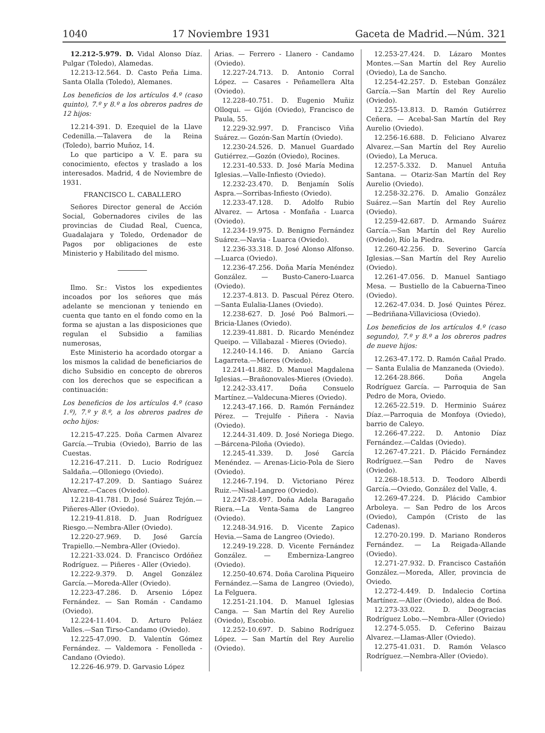1040 17 Noviembre 1931 Gaceta de Madrid.—Núm. 321
12.212-5.979. D. Vidal Alonso Díaz. Pulgar (Toledo), Alamedas.
12.213-12.564. D. Casto Peña Lima. Santa Olalla (Toledo), Alemanes.
Los beneficios de los artículos 4.º (caso quinto), 7.º y 8.º a los obreros padres de 12 hijos:
12.214-391. D. Ezequiel de la Llave Cedenilla.—Talavera de la Reina (Toledo), barrio Muñoz, 14.
Lo que participo a V. E. para su conocimiento, efectos y traslado a los interesados. Madrid, 4 de Noviembre de 1931.
FRANCISCO L. CABALLERO
Señores Director general de Acción Social, Gobernadores civiles de las provincias de Ciudad Real, Cuenca, Guadalajara y Toledo, Ordenador de Pagos por obligaciones de este Ministerio y Habilitado del mismo.
Ilmo. Sr.: Vistos los expedientes incoados por los señores que más adelante se mencionan y teniendo en cuenta que tanto en el fondo como en la forma se ajustan a las disposiciones que regulan el Subsidio a familias numerosas,
Este Ministerio ha acordado otorgar a los mismos la calidad de beneficiarios de dicho Subsidio en concepto de obreros con los derechos que se especifican a continuación:
Los beneficios de los artículos 4.º (caso 1.º), 7.º y 8.º, a los obreros padres de ocho hijos:
12.215-47.225. Doña Carmen Alvarez García.—Trubia (Oviedo), Barrio de las Cuestas.
12.216-47.211. D. Lucio Rodríguez Saldaña.—Olloniego (Oviedo).
12.217-47.209. D. Santiago Suárez Alvarez.—Caces (Oviedo).
12.218-41.781. D. José Suárez Tejón.—Piñeres-Aller (Oviedo).
12.219-41.818. D. Juan Rodríguez Riesgo.—Nembra-Aller (Oviedo).
12.220-27.969. D. José García Trapiello.—Nembra-Aller (Oviedo).
12.221-33.024. D. Francisco Ordóñez Rodríguez. — Piñeres - Aller (Oviedo).
12.222-9.379. D. Angel González García.—Moreda-Aller (Oviedo).
12.223-47.286. D. Arsenio López Fernández. — San Román - Candamo (Oviedo).
12.224-11.404. D. Arturo Peláez Valles.—San Tirso-Candamo (Oviedo).
12.225-47.090. D. Valentín Gómez Fernández. — Valdemora - Fenolleda - Candano (Oviedo).
12.226-46.979. D. Garvasio López
Arias. — Ferrero - Llanero - Candamo (Oviedo).
12.227-24.713. D. Antonio Corral López. — Casares - Peñamellera Alta (Oviedo).
12.228-40.751. D. Eugenio Muñiz Olloqui. — Gijón (Oviedo), Francisco de Paula, 55.
12.229-32.997. D. Francisco Viña Suárez.— Gozón-San Martín (Oviedo).
12.230-24.526. D. Manuel Guardado Gutiérrez.—Gozón (Oviedo), Rocines.
12.231-40.533. D. José María Medina Iglesias.—Valle-Infiesto (Oviedo).
12.232-23.470. D. Benjamín Solís Aspra.—Sorribas-Infiesto (Oviedo).
12.233-47.128. D. Adolfo Rubio Alvarez. — Artosa - Monfaña - Luarca (Oviedo).
12.234-19.975. D. Benigno Fernández Suárez.—Navia - Luarca (Oviedo).
12.236-33.318. D. José Alonso Alfonso.—Luarca (Oviedo).
12.236-47.256. Doña María Menéndez González. — Busto-Canero-Luarca (Oviedo).
12.237-4.813. D. Pascual Pérez Otero.—Santa Eulalia-Llanes (Oviedo).
12.238-627. D. José Poó Balmori.—Bricia-Llanes (Oviedo).
12.239-41.881. D. Ricardo Menéndez Queipo. — Villabazal - Mieres (Oviedo).
12.240-14.146. D. Aniano García Lagarreta.—Mieres (Oviedo).
12.241-41.882. D. Manuel Magdalena Iglesias.—Brañonovales-Mieres (Oviedo).
12.242-33.417. Doña Consuelo Martínez.—Valdecuna-Mieres (Oviedo).
12.243-47.166. D. Ramón Fernández Pérez. — Trejulfe - Piñera - Navia (Oviedo).
12.244-31.409. D. José Noriega Diego.—Bárcena-Piloña (Oviedo).
12.245-41.339. D. José García Menéndez. — Arenas-Licio-Pola de Siero (Oviedo).
12.246-7.194. D. Victoriano Pérez Ruiz.—Nisal-Langreo (Oviedo).
12.247-28.497. Doña Adela Baragaño Riera.—La Venta-Sama de Langreo (Oviedo).
12.248-34.916. D. Vicente Zapico Hevia.—Sama de Langreo (Oviedo).
12.249-19.228. D. Vicente Fernández González. — Emberniza-Langreo (Oviedo).
12.250-40.674. Doña Carolina Piqueiro Fernández.—Sama de Langreo (Oviedo), La Felguera.
12.251-21.104. D. Manuel Iglesias Canga. — San Martín del Rey Aurelio (Oviedo), Escobio.
12.252-10.697. D. Sabino Rodríguez López. — San Martín del Rey Aurelio (Oviedo).
12.253-27.424. D. Lázaro Montes Montes.—San Martín del Rey Aurelio (Oviedo), La de Sancho.
12.254-42.257. D. Esteban González García.—San Martín del Rey Aurelio (Oviedo).
12.255-13.813. D. Ramón Gutiérrez Ceñera. — Acebal-San Martín del Rey Aurelio (Oviedo).
12.256-16.688. D. Feliciano Alvarez Alvarez.—San Martín del Rey Aurelio (Oviedo), La Meruca.
12.257-5.332. D. Manuel Antuña Santana. — Otariz-San Martín del Rey Aurelio (Oviedo).
12.258-32.276. D. Amalio González Suárez.—San Martín del Rey Aurelio (Oviedo).
12.259-42.687. D. Armando Suárez García.—San Martín del Rey Aurelio (Oviedo), Río la Piedra.
12.260-42.256. D. Severino García Iglesias.—San Martín del Rey Aurelio (Oviedo).
12.261-47.056. D. Manuel Santiago Mesa. — Bustiello de la Cabuerna-Tineo (Oviedo).
12.262-47.034. D. José Quintes Pérez.—Bedriñana-Villaviciosa (Oviedo).
Los beneficios de los artículos 4.º (caso segundo), 7.º y 8.º a los obreros padres de nueve hijos:
12.263-47.172. D. Ramón Cañal Prado. — Santa Eulalia de Manzaneda (Oviedo).
12.264-28.866. Doña Angela Rodríguez García. — Parroquia de San Pedro de Mora, Oviedo.
12.265-22.519. D. Herminio Suárez Díaz.—Parroquia de Monfoya (Oviedo), barrio de Caleyo.
12.266-47.222. D. Antonio Díaz Fernández.—Caldas (Oviedo).
12.267-47.221. D. Plácido Fernández Rodríguez.—San Pedro de Naves (Oviedo).
12.268-18.513. D. Teodoro Alberdi García.—Oviedo, González del Valle, 4.
12.269-47.224. D. Plácido Cambior Arboleya. — San Pedro de los Arcos (Oviedo), Campón (Cristo de las Cadenas).
12.270-20.199. D. Mariano Ronderos Fernández. — La Reigada-Allande (Oviedo).
12.271-27.932. D. Francisco Castañón González.—Moreda, Aller, provincia de Oviedo.
12.272-4.449. D. Indalecio Cortina Martínez.—Aller (Oviedo), aldea de Boó.
12.273-33.022. D. Deogracias Rodríguez Lobo.—Nembra-Aller (Oviedo)
12.274-5.055. D. Ceferino Baizau Alvarez.—Llamas-Aller (Oviedo).
12.275-41.031. D. Ramón Velasco Rodríguez.—Nembra-Aller (Oviedo).